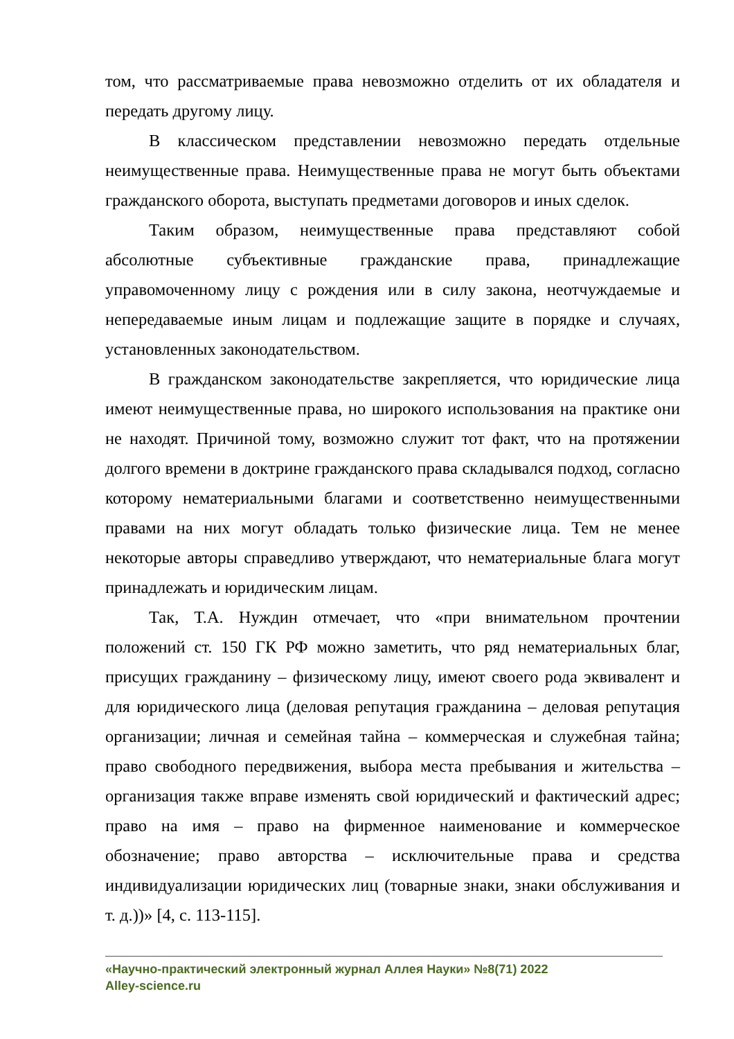том, что рассматриваемые права невозможно отделить от их обладателя и передать другому лицу.
В классическом представлении невозможно передать отдельные неимущественные права. Неимущественные права не могут быть объектами гражданского оборота, выступать предметами договоров и иных сделок.
Таким образом, неимущественные права представляют собой абсолютные субъективные гражданские права, принадлежащие управомоченному лицу с рождения или в силу закона, неотчуждаемые и непередаваемые иным лицам и подлежащие защите в порядке и случаях, установленных законодательством.
В гражданском законодательстве закрепляется, что юридические лица имеют неимущественные права, но широкого использования на практике они не находят. Причиной тому, возможно служит тот факт, что на протяжении долгого времени в доктрине гражданского права складывался подход, согласно которому нематериальными благами и соответственно неимущественными правами на них могут обладать только физические лица. Тем не менее некоторые авторы справедливо утверждают, что нематериальные блага могут принадлежать и юридическим лицам.
Так, Т.А. Нуждин отмечает, что «при внимательном прочтении положений ст. 150 ГК РФ можно заметить, что ряд нематериальных благ, присущих гражданину – физическому лицу, имеют своего рода эквивалент и для юридического лица (деловая репутация гражданина – деловая репутация организации; личная и семейная тайна – коммерческая и служебная тайна; право свободного передвижения, выбора места пребывания и жительства – организация также вправе изменять свой юридический и фактический адрес; право на имя – право на фирменное наименование и коммерческое обозначение; право авторства – исключительные права и средства индивидуализации юридических лиц (товарные знаки, знаки обслуживания и т. д.))» [4, с. 113-115].
«Научно-практический электронный журнал Аллея Науки» №8(71) 2022
Alley-science.ru